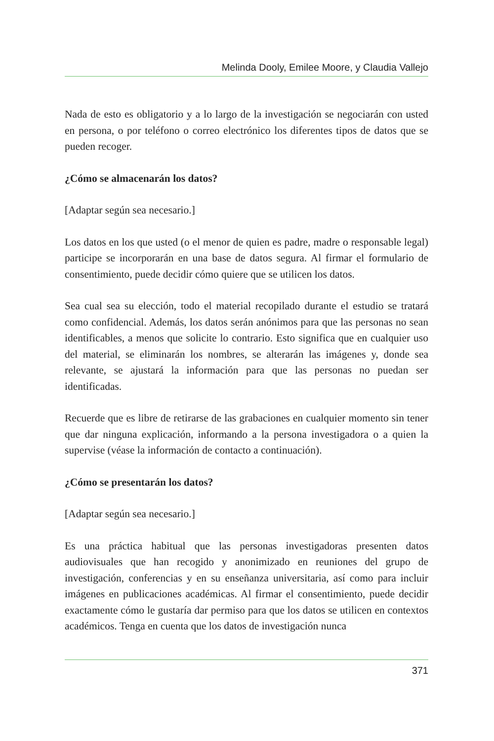Melinda Dooly, Emilee Moore, y Claudia Vallejo
Nada de esto es obligatorio y a lo largo de la investigación se negociarán con usted en persona, o por teléfono o correo electrónico los diferentes tipos de datos que se pueden recoger.
¿Cómo se almacenarán los datos?
[Adaptar según sea necesario.]
Los datos en los que usted (o el menor de quien es padre, madre o responsable legal) participe se incorporarán en una base de datos segura. Al firmar el formulario de consentimiento, puede decidir cómo quiere que se utilicen los datos.
Sea cual sea su elección, todo el material recopilado durante el estudio se tratará como confidencial. Además, los datos serán anónimos para que las personas no sean identificables, a menos que solicite lo contrario. Esto significa que en cualquier uso del material, se eliminarán los nombres, se alterarán las imágenes y, donde sea relevante, se ajustará la información para que las personas no puedan ser identificadas.
Recuerde que es libre de retirarse de las grabaciones en cualquier momento sin tener que dar ninguna explicación, informando a la persona investigadora o a quien la supervise (véase la información de contacto a continuación).
¿Cómo se presentarán los datos?
[Adaptar según sea necesario.]
Es una práctica habitual que las personas investigadoras presenten datos audiovisuales que han recogido y anonimizado en reuniones del grupo de investigación, conferencias y en su enseñanza universitaria, así como para incluir imágenes en publicaciones académicas. Al firmar el consentimiento, puede decidir exactamente cómo le gustaría dar permiso para que los datos se utilicen en contextos académicos. Tenga en cuenta que los datos de investigación nunca
371